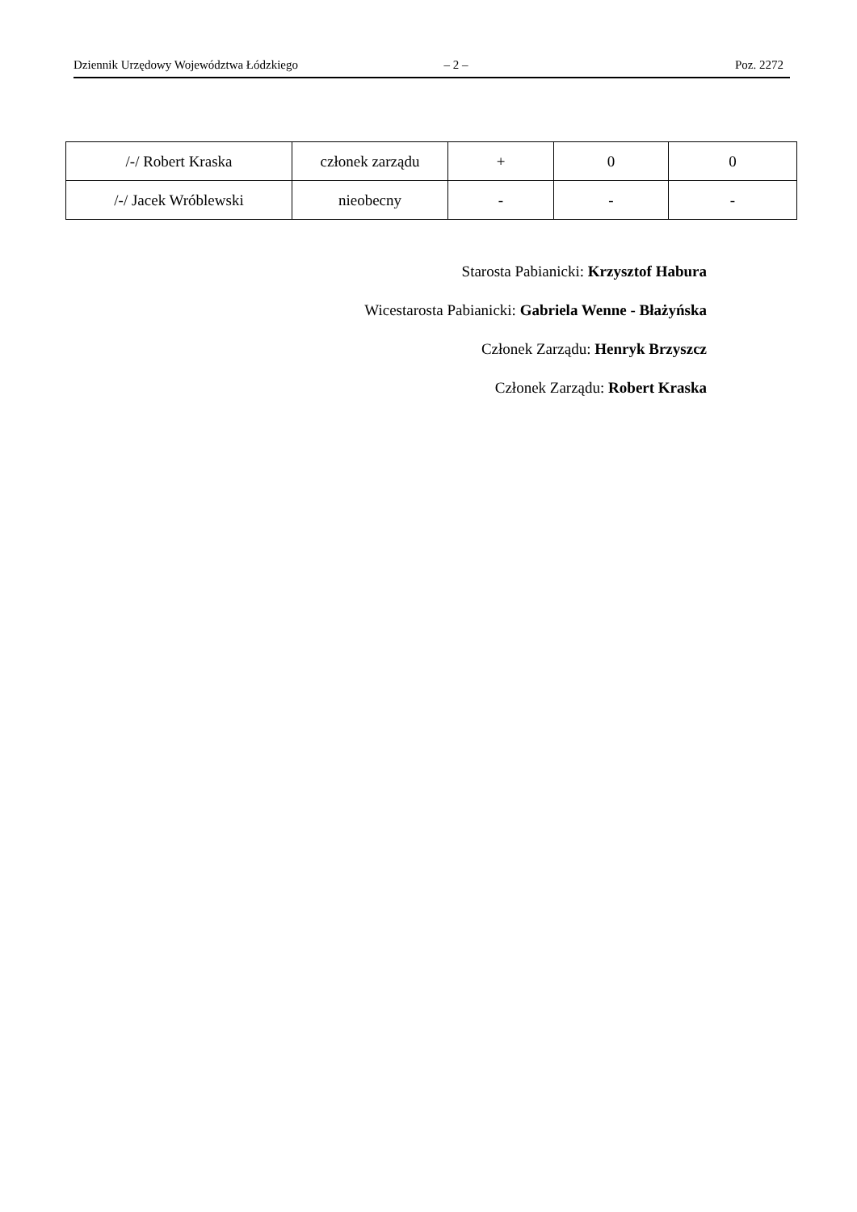Dziennik Urzędowy Województwa Łódzkiego – 2 – Poz. 2272
| /-/ Robert Kraska | członek zarządu | + | 0 | 0 |
| /-/ Jacek Wróblewski | nieobecny | - | - | - |
Starosta Pabianicki: Krzysztof Habura
Wicestarosta Pabianicki: Gabriela Wenne - Błażyńska
Członek Zarządu: Henryk Brzyszcz
Członek Zarządu: Robert Kraska